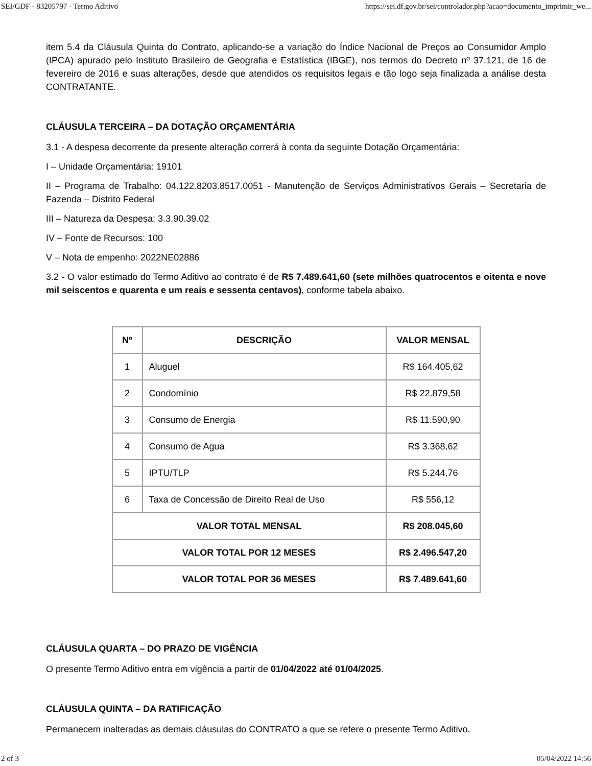SEI/GDF - 83205797 - Termo Aditivo https://sei.df.gov.br/sei/controlador.php?acao=documento_imprimir_we...
item 5.4 da Cláusula Quinta do Contrato, aplicando-se a variação do Índice Nacional de Preços ao Consumidor Amplo (IPCA) apurado pelo Instituto Brasileiro de Geografia e Estatística (IBGE), nos termos do Decreto nº 37.121, de 16 de fevereiro de 2016 e suas alterações, desde que atendidos os requisitos legais e tão logo seja finalizada a análise desta CONTRATANTE.
CLÁUSULA TERCEIRA – DA DOTAÇÃO ORÇAMENTÁRIA
3.1 - A despesa decorrente da presente alteração correrá à conta da seguinte Dotação Orçamentária:
I – Unidade Orçamentária: 19101
II – Programa de Trabalho: 04.122.8203.8517.0051 - Manutenção de Serviços Administrativos Gerais – Secretaria de Fazenda – Distrito Federal
III – Natureza da Despesa: 3.3.90.39.02
IV – Fonte de Recursos: 100
V – Nota de empenho: 2022NE02886
3.2 - O valor estimado do Termo Aditivo ao contrato é de R$ 7.489.641,60 (sete milhões quatrocentos e oitenta e nove mil seiscentos e quarenta e um reais e sessenta centavos), conforme tabela abaixo.
| Nº | DESCRIÇÃO | VALOR MENSAL |
| --- | --- | --- |
| 1 | Aluguel | R$ 164.405,62 |
| 2 | Condomínio | R$ 22.879,58 |
| 3 | Consumo de Energia | R$ 11.590,90 |
| 4 | Consumo de Agua | R$ 3.368,62 |
| 5 | IPTU/TLP | R$ 5.244,76 |
| 6 | Taxa de Concessão de Direito Real de Uso | R$ 556,12 |
| VALOR TOTAL MENSAL | | R$ 208.045,60 |
| VALOR TOTAL POR 12 MESES | | R$ 2.496.547,20 |
| VALOR TOTAL POR 36 MESES | | R$ 7.489.641,60 |
CLÁUSULA QUARTA – DO PRAZO DE VIGÊNCIA
O presente Termo Aditivo entra em vigência a partir de 01/04/2022 até 01/04/2025.
CLÁUSULA QUINTA – DA RATIFICAÇÃO
Permanecem inalteradas as demais cláusulas do CONTRATO a que se refere o presente Termo Aditivo.
2 of 3 05/04/2022 14:56